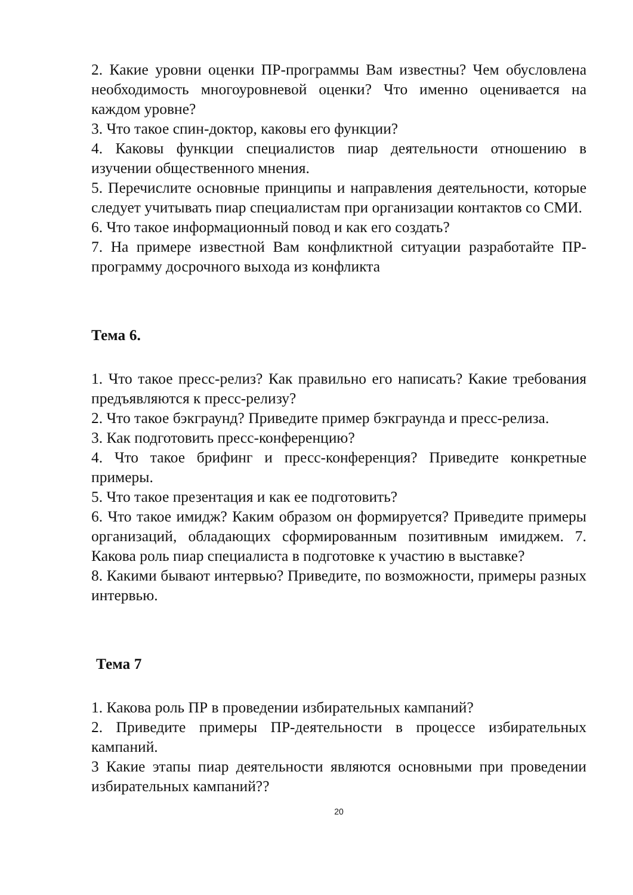2. Какие уровни оценки ПР-программы Вам известны? Чем обусловлена необходимость многоуровневой оценки? Что именно оценивается на каждом уровне?
3. Что такое спин-доктор, каковы его функции?
4. Каковы функции специалистов пиар деятельности отношению в изучении общественного мнения.
5. Перечислите основные принципы и направления деятельности, которые следует учитывать пиар специалистам при организации контактов со СМИ.
6. Что такое информационный повод и как его создать?
7. На примере известной Вам конфликтной ситуации разработайте ПР-программу досрочного выхода из конфликта
Тема 6.
1. Что такое пресс-релиз? Как правильно его написать? Какие требования предъявляются к пресс-релизу?
2. Что такое бэкграунд? Приведите пример бэкграунда и пресс-релиза.
3. Как подготовить пресс-конференцию?
4. Что такое брифинг и пресс-конференция? Приведите конкретные примеры.
5. Что такое презентация и как ее подготовить?
6. Что такое имидж? Каким образом он формируется? Приведите примеры организаций, обладающих сформированным позитивным имиджем. 7. Какова роль пиар специалиста в подготовке к участию в выставке?
8. Какими бывают интервью? Приведите, по возможности, примеры разных интервью.
Тема 7
1. Какова роль ПР в проведении избирательных кампаний?
2. Приведите примеры ПР-деятельности в процессе избирательных кампаний.
3 Какие этапы пиар деятельности являются основными при проведении избирательных кампаний??
20